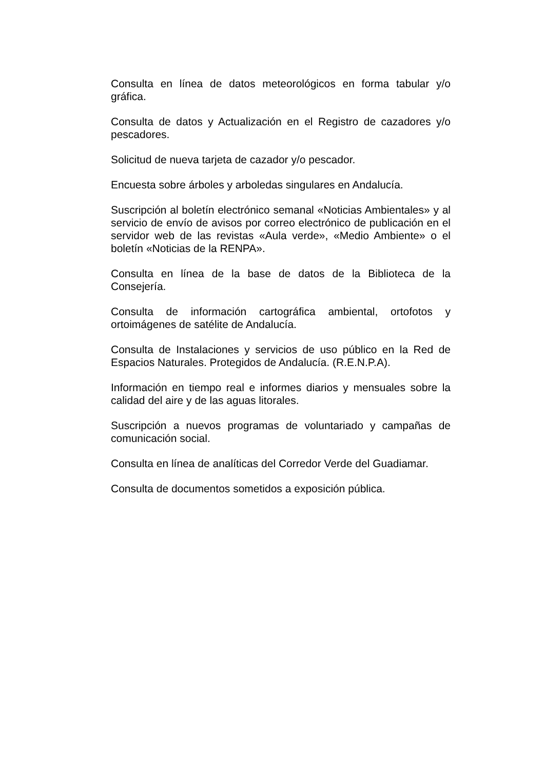Consulta en línea de datos meteorológicos en forma tabular y/o gráfica.
Consulta de datos y Actualización en el Registro de cazadores y/o pescadores.
Solicitud de nueva tarjeta de cazador y/o pescador.
Encuesta sobre árboles y arboledas singulares en Andalucía.
Suscripción al boletín electrónico semanal «Noticias Ambientales» y al servicio de envío de avisos por correo electrónico de publicación en el servidor web de las revistas «Aula verde», «Medio Ambiente» o el boletín «Noticias de la RENPA».
Consulta en línea de la base de datos de la Biblioteca de la Consejería.
Consulta de información cartográfica ambiental, ortofotos y ortoimágenes de satélite de Andalucía.
Consulta de Instalaciones y servicios de uso público en la Red de Espacios Naturales. Protegidos de Andalucía. (R.E.N.P.A).
Información en tiempo real e informes diarios y mensuales sobre la calidad del aire y de las aguas litorales.
Suscripción a nuevos programas de voluntariado y campañas de comunicación social.
Consulta en línea de analíticas del Corredor Verde del Guadiamar.
Consulta de documentos sometidos a exposición pública.